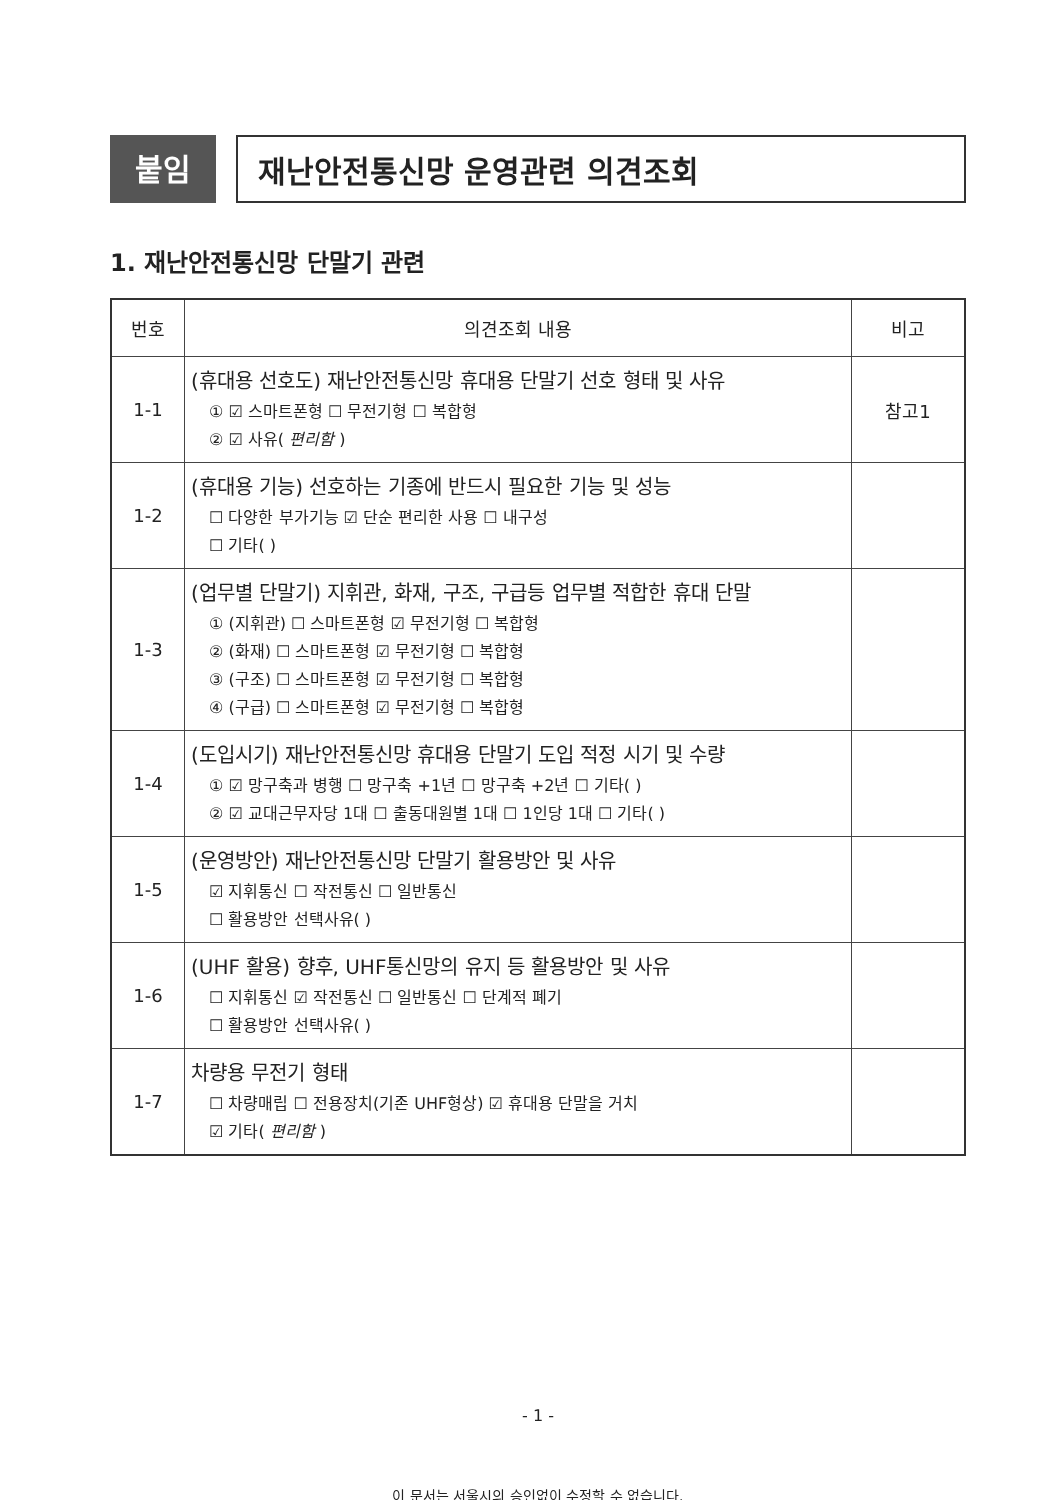붙임 재난안전통신망 운영관련 의견조회
1. 재난안전통신망 단말기 관련
| 번호 | 의견조회 내용 | 비고 |
| --- | --- | --- |
| 1-1 | (휴대용 선호도) 재난안전통신망 휴대용 단말기 선호 형태 및 사유 ① ☑ 스마트폰형 ☐ 무전기형 ☐ 복합형 ② ☑ 사유( 편리함 ) | 참고1 |
| 1-2 | (휴대용 기능) 선호하는 기종에 반드시 필요한 기능 및 성능 ☐ 다양한 부가기능 ☑ 단순 편리한 사용 ☐ 내구성 ☐ 기타( ) | |
| 1-3 | (업무별 단말기) 지휘관, 화재, 구조, 구급등 업무별 적합한 휴대 단말 ① (지휘관) ☐ 스마트폰형 ☑ 무전기형 ☐ 복합형 ② (화재) ☐ 스마트폰형 ☑ 무전기형 ☐ 복합형 ③ (구조) ☐ 스마트폰형 ☑ 무전기형 ☐ 복합형 ④ (구급) ☐ 스마트폰형 ☑ 무전기형 ☐ 복합형 | |
| 1-4 | (도입시기) 재난안전통신망 휴대용 단말기 도입 적정 시기 및 수량 ① ☑ 망구축과 병행 ☐ 망구축 +1년 ☐ 망구축 +2년 ☐ 기타( ) ② ☑ 교대근무자당 1대 ☐ 출동대원별 1대 ☐ 1인당 1대 ☐ 기타( ) | |
| 1-5 | (운영방안) 재난안전통신망 단말기 활용방안 및 사유 ☑ 지휘통신 ☐ 작전통신 ☐ 일반통신 ☐ 활용방안 선택사유( ) | |
| 1-6 | (UHF 활용) 향후, UHF통신망의 유지 등 활용방안 및 사유 ☐ 지휘통신 ☑ 작전통신 ☐ 일반통신 ☐ 단계적 폐기 ☐ 활용방안 선택사유( ) | |
| 1-7 | 차량용 무전기 형태 ☐ 차량매립 ☐ 전용장치(기존 UHF형상) ☑ 휴대용 단말을 거치 ☑ 기타( 편리함 ) | |
- 1 -
이 문서는 서울시의 승인없이 수정할 수 없습니다.